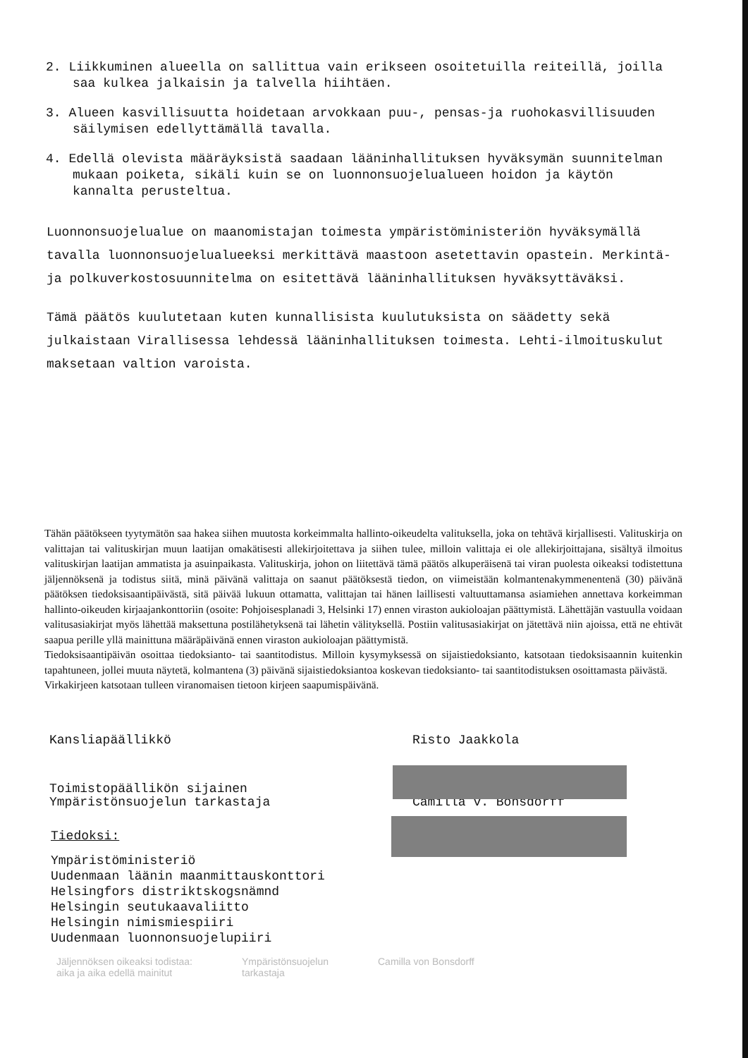2. Liikkuminen alueella on sallittua vain erikseen osoitetuilla reiteillä, joilla saa kulkea jalkaisin ja talvella hiihtäen.
3. Alueen kasvillisuutta hoidetaan arvokkaan puu-, pensas-ja ruohokasvillisuuden säilymisen edellyttämällä tavalla.
4. Edellä olevista määräyksistä saadaan lääninhallituksen hyväksymän suunnitelman mukaan poiketa, sikäli kuin se on luonnonsuojelualueen hoidon ja käytön kannalta perusteltua.
Luonnonsuojelualue on maanomistajan toimesta ympäristöministeriön hyväksymällä tavalla luonnonsuojelualueeksi merkittävä maastoon asetettavin opastein. Merkintä- ja polkuverkostosuunnitelma on esitettävä lääninhallituksen hyväksyttäväksi.
Tämä päätös kuulutetaan kuten kunnallisista kuulutuksista on säädetty sekä julkaistaan Virallisessa lehdessä lääninhallituksen toimesta. Lehti-ilmoituskulut maksetaan valtion varoista.
Tähän päätökseen tyytymätön saa hakea siihen muutosta korkeimmalta hallinto-oikeudelta valituksella, joka on tehtävä kirjallisesti. Valituskirja on valittajan tai valituskirjan muun laatijan omakätisesti allekirjoitettava ja siihen tulee, milloin valittaja ei ole allekirjoittajana, sisältyä ilmoitus valituskirjan laatijan ammatista ja asuinpaikasta. Valituskirja, johon on liitettävä tämä päätös alkuperäisenä tai viran puolesta oikeaksi todistettuna jäljennöksenä ja todistus siitä, minä päivänä valittaja on saanut päätöksestä tiedon, on viimeistään kolmantenakymmenentenä (30) päivänä päätöksen tiedoksisaantipäivästä, sitä päivää lukuun ottamatta, valittajan tai hänen laillisesti valtuuttamansa asiamiehen annettava korkeimman hallinto-oikeuden kirjaajankonttoriin (osoite: Pohjoisesplanadi 3, Helsinki 17) ennen viraston aukioloajan päättymistä. Lähettäjän vastuulla voidaan valitusasiakirjat myös lähettää maksettuna postilähetyksenä tai lähetin välityksellä. Postiin valitusasiakirjat on jätettävä niin ajoissa, että ne ehtivät saapua perille yllä mainittuna määräpäivänä ennen viraston aukioloajan päättymistä.
Tiedoksisaantipäivän osoittaa tiedoksianto- tai saantitodistus. Milloin kysymyksessä on sijaistiedoksianto, katsotaan tiedoksisaannin kuitenkin tapahtuneen, jollei muuta näytetä, kolmantena (3) päivänä sijaistiedoksiantoa koskevan tiedoksianto- tai saantitodistuksen osoittamasta päivästä.
Virkakirjeen katsotaan tulleen viranomaisen tietoon kirjeen saapumispäivänä.
Kansliapäällikkö Risto Jaakkola
Toimistopäällikön sijainen
Ympäristönsuojelun tarkastaja
Camilla v. Bonsdorff
Tiedoksi:
Ympäristöministeriö
Uudenmaan läänin maanmittauskonttori
Helsingfors distriktskogsnämnd
Helsingin seutukaavaliitto
Helsingin nimismiespiiri
Uudenmaan luonnonsuojelupiiri
Jäljennöksen oikeaksi todistaa:
aika ja aika edellä mainitut
Ympäristönsuojelun
tarkastaja
Camilla von Bonsdorff